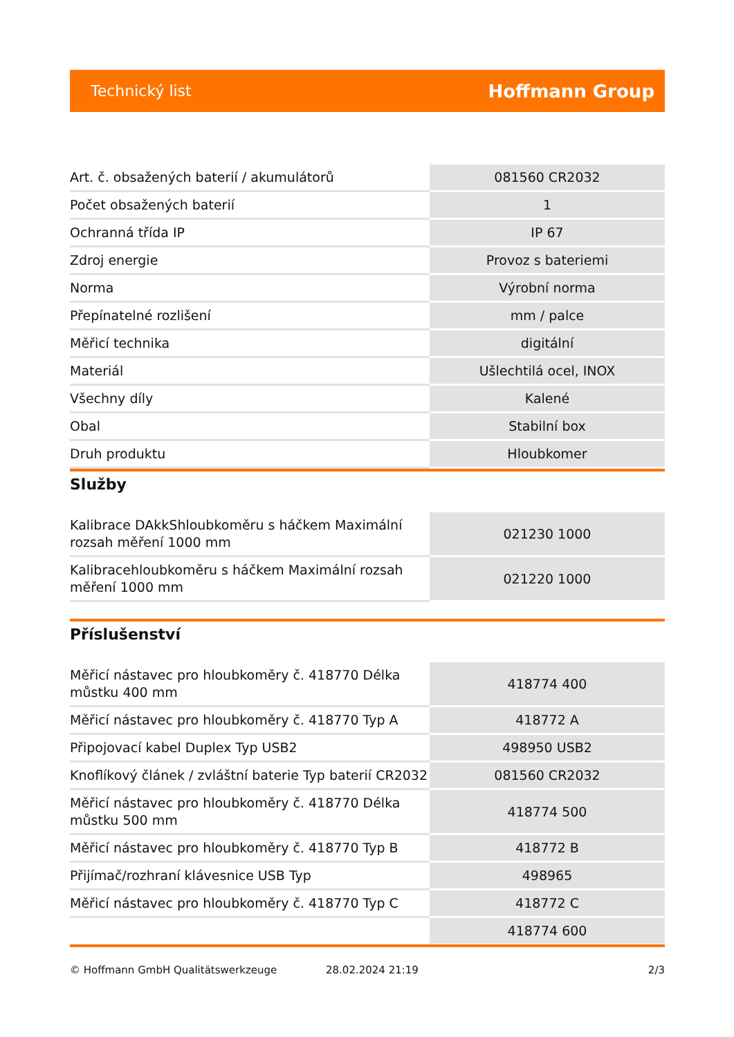Technický list Hoffmann Group
| Art. č. obsažených baterií / akumulátorů | 081560 CR2032 |
| Počet obsažených baterií | 1 |
| Ochranná třída IP | IP 67 |
| Zdroj energie | Provoz s bateriemi |
| Norma | Výrobní norma |
| Přepínatelné rozlišení | mm / palce |
| Měřicí technika | digitální |
| Materiál | Ušlechtilá ocel, INOX |
| Všechny díly | Kalené |
| Obal | Stabilní box |
| Druh produktu | Hloubkomer |
Služby
| Kalibrace DAkkShloubkoměru s háčkem Maximální rozsah měření 1000 mm | 021230 1000 |
| Kalibracehloubkoměru s háčkem Maximální rozsah měření 1000 mm | 021220 1000 |
Příslušenství
| Měřicí nástavec pro hloubkoměry č. 418770 Délka můstku 400 mm | 418774 400 |
| Měřicí nástavec pro hloubkoměry č. 418770 Typ A | 418772 A |
| Připojovací kabel Duplex Typ USB2 | 498950 USB2 |
| Knoflíkový článek / zvláštní baterie Typ baterií CR2032 | 081560 CR2032 |
| Měřicí nástavec pro hloubkoměry č. 418770 Délka můstku 500 mm | 418774 500 |
| Měřicí nástavec pro hloubkoměry č. 418770 Typ B | 418772 B |
| Přijímač/rozhraní klávesnice USB Typ | 498965 |
| Měřicí nástavec pro hloubkoměry č. 418770 Typ C | 418772 C |
| | 418774 600 |
© Hoffmann GmbH Qualitätswerkzeuge 28.02.2024 21:19 2/3